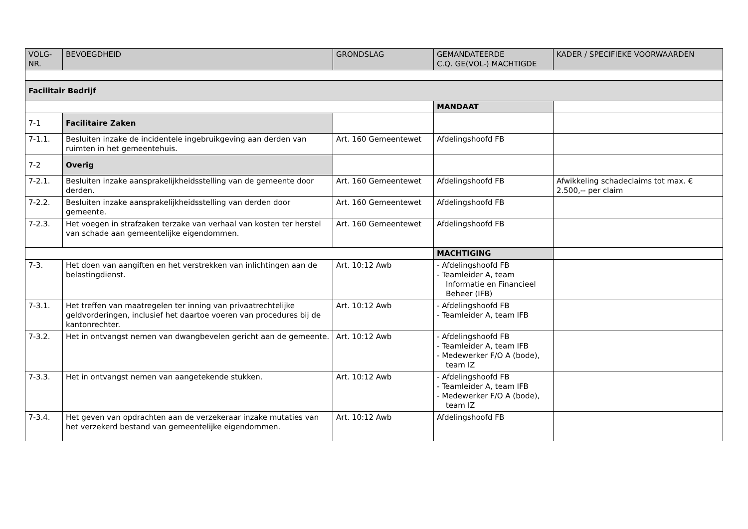| VOLG- NR. | BEVOEGDHEID | GRONDSLAG | GEMANDATEERDE C.Q. GE(VOL-) MACHTIGDE | KADER / SPECIFIEKE VOORWAARDEN |
| --- | --- | --- | --- | --- |
| Facilitair Bedrijf | | | | |
| | | | MANDAAT | |
| 7-1 | Facilitaire Zaken | | | |
| 7-1.1. | Besluiten inzake de incidentele ingebruikgeving aan derden van ruimten in het gemeentehuis. | Art. 160 Gemeentewet | Afdelingshoofd FB | |
| 7-2 | Overig | | | |
| 7-2.1. | Besluiten inzake aansprakelijkheidsstelling van de gemeente door derden. | Art. 160 Gemeentewet | Afdelingshoofd FB | Afwikkeling schadeclaims tot max. € 2.500,-- per claim |
| 7-2.2. | Besluiten inzake aansprakelijkheidsstelling van derden door gemeente. | Art. 160 Gemeentewet | Afdelingshoofd FB | |
| 7-2.3. | Het voegen in strafzaken terzake van verhaal van kosten ter herstel van schade aan gemeentelijke eigendommen. | Art. 160 Gemeentewet | Afdelingshoofd FB | |
| | | | MACHTIGING | |
| 7-3. | Het doen van aangiften en het verstrekken van inlichtingen aan de belastingdienst. | Art. 10:12 Awb | - Afdelingshoofd FB - Teamleider A, team Informatie en Financieel Beheer (IFB) | |
| 7-3.1. | Het treffen van maatregelen ter inning van privaatrechtelijke geldvorderingen, inclusief het daartoe voeren van procedures bij de kantonrechter. | Art. 10:12 Awb | - Afdelingshoofd FB - Teamleider A, team IFB | |
| 7-3.2. | Het in ontvangst nemen van dwangbevelen gericht aan de gemeente. | Art. 10:12 Awb | - Afdelingshoofd FB - Teamleider A, team IFB - Medewerker F/O A (bode), team IZ | |
| 7-3.3. | Het in ontvangst nemen van aangetekende stukken. | Art. 10:12 Awb | - Afdelingshoofd FB - Teamleider A, team IFB - Medewerker F/O A (bode), team IZ | |
| 7-3.4. | Het geven van opdrachten aan de verzekeraar inzake mutaties van het verzekerd bestand van gemeentelijke eigendommen. | Art. 10:12 Awb | Afdelingshoofd FB | |